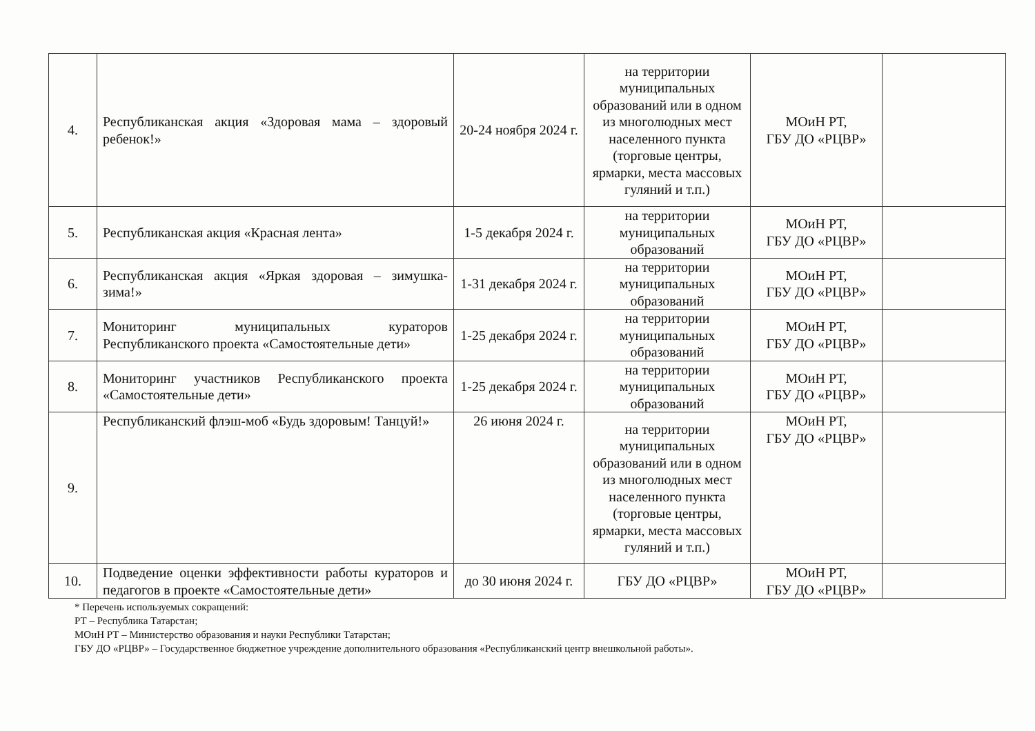| 4. | Республиканская акция «Здоровая мама – здоровый ребенок!» | 20-24 ноября 2024 г. | на территории муниципальных образований или в одном из многолюдных мест населенного пункта (торговые центры, ярмарки, места массовых гуляний и т.п.) | МОиН РТ, ГБУ ДО «РЦВР» | |
| 5. | Республиканская акция «Красная лента» | 1-5 декабря 2024 г. | на территории муниципальных образований | МОиН РТ, ГБУ ДО «РЦВР» | |
| 6. | Республиканская акция «Яркая здоровая – зимушка-зима!» | 1-31 декабря 2024 г. | на территории муниципальных образований | МОиН РТ, ГБУ ДО «РЦВР» | |
| 7. | Мониторинг муниципальных кураторов Республиканского проекта «Самостоятельные дети» | 1-25 декабря 2024 г. | на территории муниципальных образований | МОиН РТ, ГБУ ДО «РЦВР» | |
| 8. | Мониторинг участников Республиканского проекта «Самостоятельные дети» | 1-25 декабря 2024 г. | на территории муниципальных образований | МОиН РТ, ГБУ ДО «РЦВР» | |
| 9. | Республиканский флэш-моб «Будь здоровым! Танцуй!» | 26 июня 2024 г. | на территории муниципальных образований или в одном из многолюдных мест населенного пункта (торговые центры, ярмарки, места массовых гуляний и т.п.) | МОиН РТ, ГБУ ДО «РЦВР» | |
| 10. | Подведение оценки эффективности работы кураторов и педагогов в проекте «Самостоятельные дети» | до 30 июня 2024 г. | ГБУ ДО «РЦВР» | МОиН РТ, ГБУ ДО «РЦВР» | |
* Перечень используемых сокращений:
РТ – Республика Татарстан;
МОиН РТ – Министерство образования и науки Республики Татарстан;
ГБУ ДО «РЦВР» – Государственное бюджетное учреждение дополнительного образования «Республиканский центр внешкольной работы».